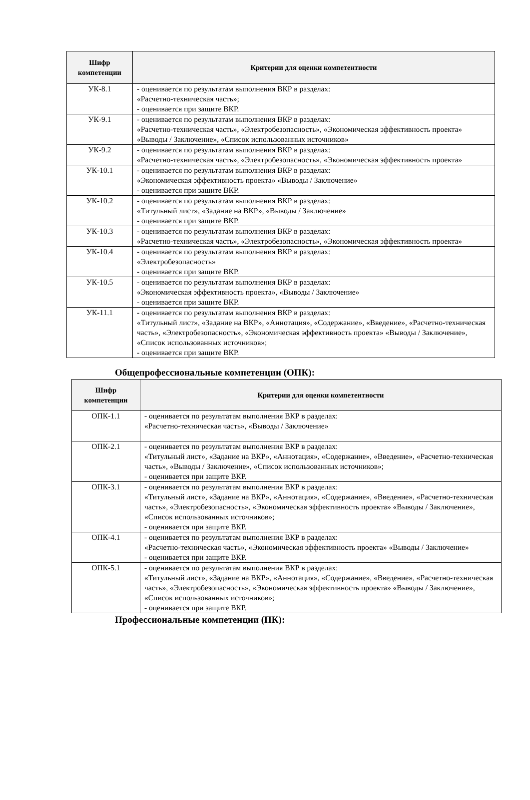| Шифр компетенции | Критерии для оценки компетентности |
| --- | --- |
| УК-8.1 | - оценивается по результатам выполнения ВКР в разделах: «Расчетно-техническая часть»; - оценивается при защите ВКР. |
| УК-9.1 | - оценивается по результатам выполнения ВКР в разделах: «Расчетно-техническая часть», «Электробезопасность», «Экономическая эффективность проекта» «Выводы / Заключение», «Список использованных источников» |
| УК-9.2 | - оценивается по результатам выполнения ВКР в разделах: «Расчетно-техническая часть», «Электробезопасность», «Экономическая эффективность проекта» |
| УК-10.1 | - оценивается по результатам выполнения ВКР в разделах: «Экономическая эффективность проекта» «Выводы / Заключение» - оценивается при защите ВКР. |
| УК-10.2 | - оценивается по результатам выполнения ВКР в разделах: «Титульный лист», «Задание на ВКР», «Выводы / Заключение» - оценивается при защите ВКР. |
| УК-10.3 | - оценивается по результатам выполнения ВКР в разделах: «Расчетно-техническая часть», «Электробезопасность», «Экономическая эффективность проекта» |
| УК-10.4 | - оценивается по результатам выполнения ВКР в разделах: «Электробезопасность» - оценивается при защите ВКР. |
| УК-10.5 | - оценивается по результатам выполнения ВКР в разделах: «Экономическая эффективность проекта», «Выводы / Заключение» - оценивается при защите ВКР. |
| УК-11.1 | - оценивается по результатам выполнения ВКР в разделах: «Титульный лист», «Задание на ВКР», «Аннотация», «Содержание», «Введение», «Расчетно-техническая часть», «Электробезопасность», «Экономическая эффективность проекта» «Выводы / Заключение», «Список использованных источников»; - оценивается при защите ВКР. |
Общепрофессиональные компетенции (ОПК):
| Шифр компетенции | Критерии для оценки компетентности |
| --- | --- |
| ОПК-1.1 | - оценивается по результатам выполнения ВКР в разделах: «Расчетно-техническая часть», «Выводы / Заключение» |
| ОПК-2.1 | - оценивается по результатам выполнения ВКР в разделах: «Титульный лист», «Задание на ВКР», «Аннотация», «Содержание», «Введение», «Расчетно-техническая часть», «Выводы / Заключение», «Список использованных источников»; - оценивается при защите ВКР. |
| ОПК-3.1 | - оценивается по результатам выполнения ВКР в разделах: «Титульный лист», «Задание на ВКР», «Аннотация», «Содержание», «Введение», «Расчетно-техническая часть», «Электробезопасность», «Экономическая эффективность проекта» «Выводы / Заключение», «Список использованных источников»; - оценивается при защите ВКР. |
| ОПК-4.1 | - оценивается по результатам выполнения ВКР в разделах: «Расчетно-техническая часть», «Экономическая эффективность проекта» «Выводы / Заключение» - оценивается при защите ВКР. |
| ОПК-5.1 | - оценивается по результатам выполнения ВКР в разделах: «Титульный лист», «Задание на ВКР», «Аннотация», «Содержание», «Введение», «Расчетно-техническая часть», «Электробезопасность», «Экономическая эффективность проекта» «Выводы / Заключение», «Список использованных источников»; - оценивается при защите ВКР. |
Профессиональные компетенции (ПК):